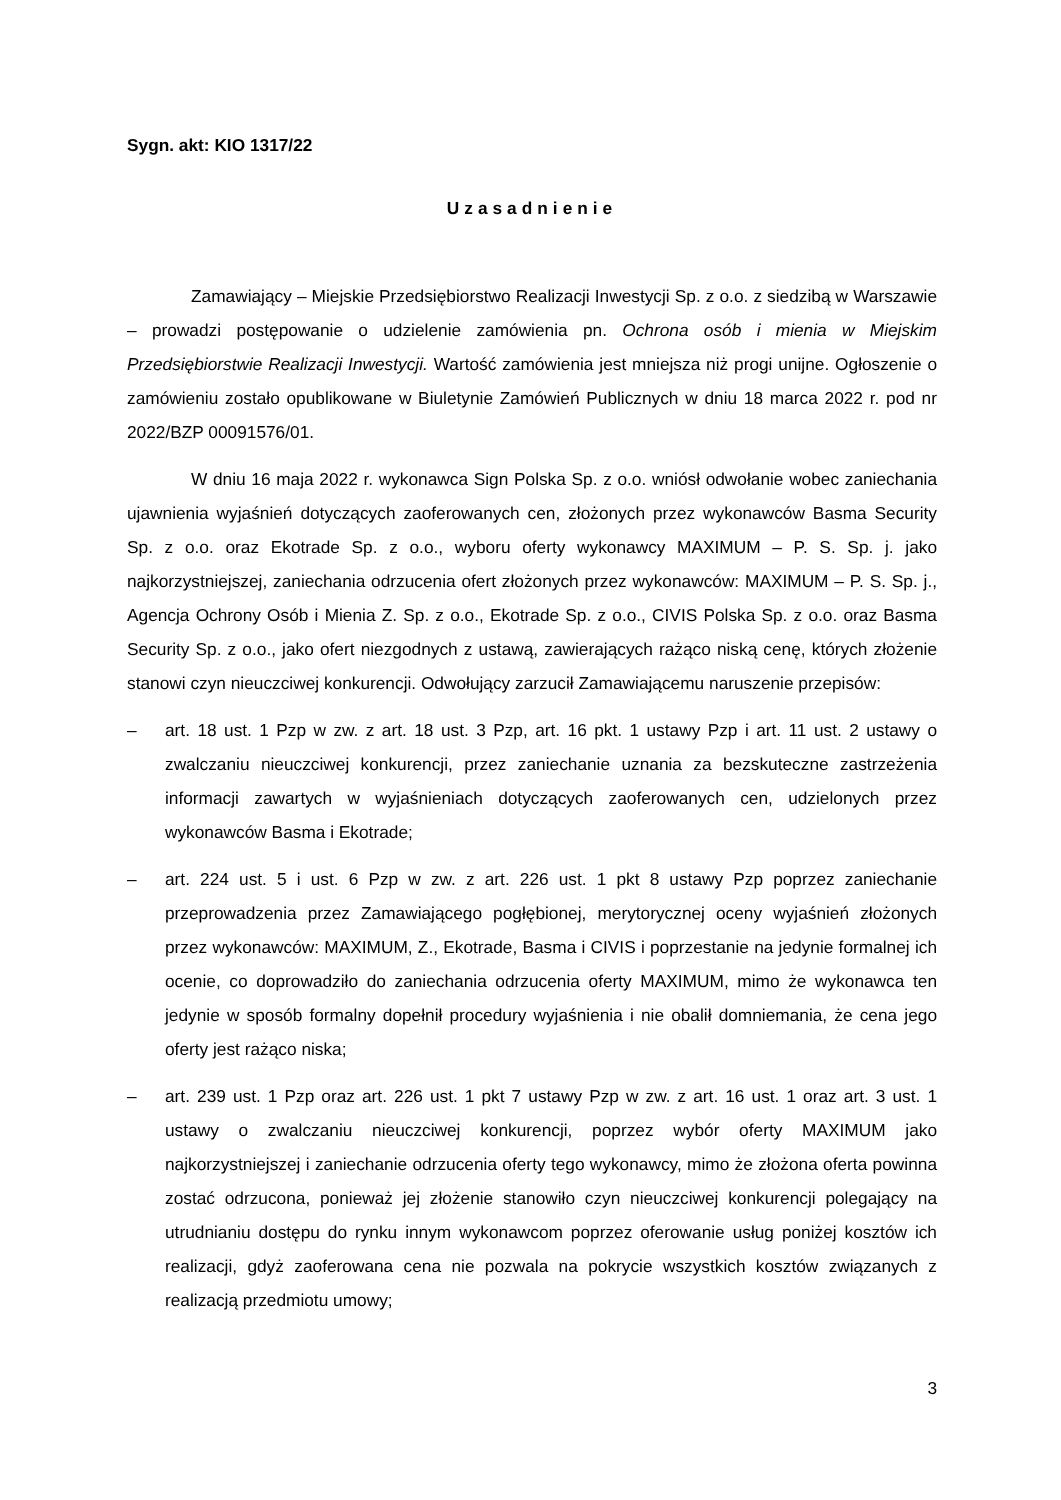Sygn. akt: KIO 1317/22
Uzasadnienie
Zamawiający – Miejskie Przedsiębiorstwo Realizacji Inwestycji Sp. z o.o. z siedzibą w Warszawie – prowadzi postępowanie o udzielenie zamówienia pn. Ochrona osób i mienia w Miejskim Przedsiębiorstwie Realizacji Inwestycji. Wartość zamówienia jest mniejsza niż progi unijne. Ogłoszenie o zamówieniu zostało opublikowane w Biuletynie Zamówień Publicznych w dniu 18 marca 2022 r. pod nr 2022/BZP 00091576/01.
W dniu 16 maja 2022 r. wykonawca Sign Polska Sp. z o.o. wniósł odwołanie wobec zaniechania ujawnienia wyjaśnień dotyczących zaoferowanych cen, złożonych przez wykonawców Basma Security Sp. z o.o. oraz Ekotrade Sp. z o.o., wyboru oferty wykonawcy MAXIMUM – P. S. Sp. j. jako najkorzystniejszej, zaniechania odrzucenia ofert złożonych przez wykonawców: MAXIMUM – P. S. Sp. j., Agencja Ochrony Osób i Mienia Z. Sp. z o.o., Ekotrade Sp. z o.o., CIVIS Polska Sp. z o.o. oraz Basma Security Sp. z o.o., jako ofert niezgodnych z ustawą, zawierających rażąco niską cenę, których złożenie stanowi czyn nieuczciwej konkurencji. Odwołujący zarzucił Zamawiającemu naruszenie przepisów:
– art. 18 ust. 1 Pzp w zw. z art. 18 ust. 3 Pzp, art. 16 pkt. 1 ustawy Pzp i art. 11 ust. 2 ustawy o zwalczaniu nieuczciwej konkurencji, przez zaniechanie uznania za bezskuteczne zastrzeżenia informacji zawartych w wyjaśnieniach dotyczących zaoferowanych cen, udzielonych przez wykonawców Basma i Ekotrade;
– art. 224 ust. 5 i ust. 6 Pzp w zw. z art. 226 ust. 1 pkt 8 ustawy Pzp poprzez zaniechanie przeprowadzenia przez Zamawiającego pogłębionej, merytorycznej oceny wyjaśnień złożonych przez wykonawców: MAXIMUM, Z., Ekotrade, Basma i CIVIS i poprzestanie na jedynie formalnej ich ocenie, co doprowadziło do zaniechania odrzucenia oferty MAXIMUM, mimo że wykonawca ten jedynie w sposób formalny dopełnił procedury wyjaśnienia i nie obalił domniemania, że cena jego oferty jest rażąco niska;
– art. 239 ust. 1 Pzp oraz art. 226 ust. 1 pkt 7 ustawy Pzp w zw. z art. 16 ust. 1 oraz art. 3 ust. 1 ustawy o zwalczaniu nieuczciwej konkurencji, poprzez wybór oferty MAXIMUM jako najkorzystniejszej i zaniechanie odrzucenia oferty tego wykonawcy, mimo że złożona oferta powinna zostać odrzucona, ponieważ jej złożenie stanowiło czyn nieuczciwej konkurencji polegający na utrudnianiu dostępu do rynku innym wykonawcom poprzez oferowanie usług poniżej kosztów ich realizacji, gdyż zaoferowana cena nie pozwala na pokrycie wszystkich kosztów związanych z realizacją przedmiotu umowy;
3